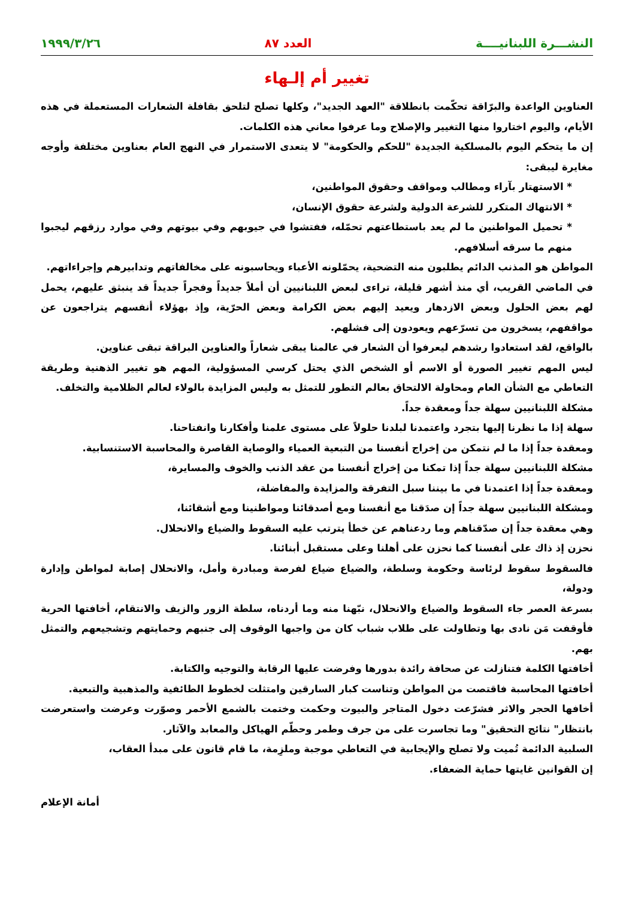النشـــرة اللبنانيــــة العدد ٨٧ ١٩٩٩/٣/٢٦
تغيير أم إلـهاء
العناوين الواعدة والبرّاقة تحكّمت بانطلاقة "العهد الجديد"، وكلها تصلح لتلحق بقافلة الشعارات المستعملة في هذه الأيام، واليوم اختاروا منها التغيير والإصلاح وما عرفوا معاني هذه الكلمات.
إن ما يتحكم اليوم بالمسلكية الجديدة "للحكم والحكومة" لا يتعدى الاستمرار في النهج العام بعناوين مختلفة وأوجه مغايرة ليبقى:
* الاستهتار بآراء ومطالب ومواقف وحقوق المواطنين،
* الانتهاك المتكرر للشرعة الدولية ولشرعة حقوق الإنسان،
* تحميل المواطنين ما لم يعد باستطاعتهم تحمّله، ففتشوا في جيوبهم وفي بيوتهم وفي موارد رزقهم ليجبوا منهم ما سرقه أسلافهم.
المواطن هو المذنب الدائم يطلبون منه التضحية، يحمّلونه الأعباء ويحاسبونه على مخالفاتهم وتدابيرهم وإجراءاتهم.
في الماضي القريب، أي منذ أشهر قليلة، تراءى لبعض اللبنانيين أن أملاً جديداً وفجراً جديداً قد ينبثق عليهم، يحمل لهم بعض الحلول وبعض الازدهار ويعيد إليهم بعض الكرامة وبعض الحرّية، وإذ بهؤلاء أنفسهم يتراجعون عن مواقفهم، يسخرون من تسرّعهم ويعودون إلى فشلهم.
بالواقع، لقد استعادوا رشدهم ليعرفوا أن الشعار في عالمنا يبقى شعاراً والعناوين البراقة تبقى عناوين.
ليس المهم تغيير الصورة أو الاسم أو الشخص الذي يحتل كرسي المسؤولية، المهم هو تغيير الذهنية وطريقة التعاطي مع الشأن العام ومحاولة الالتحاق بعالم التطور للتمثل به وليس المزايدة بالولاء لعالم الظلامية والتخلف.
مشكلة اللبنانيين سهلة جداً ومعقدة جداً.
سهلة إذا ما نظرنا إليها بتجرد واعتمدنا لبلدنا حلولاً على مستوى علمنا وأفكارنا وانفتاحنا.
ومعقدة جداً إذا ما لم نتمكن من إخراج أنفسنا من التبعية العمياء والوصاية القاصرة والمحاسبة الاستنسابية.
مشكلة اللبنانيين سهلة جداً إذا تمكنا من إخراج أنفسنا من عقد الذنب والخوف والمسايرة،
ومعقدة جداً إذا اعتمدنا في ما بيننا سبل التفرقة والمزايدة والمفاضلة،
ومشكلة اللبنانيين سهلة جداً إن صدَقنا مع أنفسنا ومع أصدقائنا ومواطنينا ومع أشقائنا،
وهي معقدة جداً إن صدّقناهم وما ردعناهم عن خطأ يترتب عليه السقوط والضياع والانحلال.
نحزن إذ ذاك على أنفسنا كما نحزن على أهلنا وعلى مستقبل أبنائنا.
فالسقوط سقوط لرئاسة وحكومة وسلطة، والضياع ضياع لفرصة ومبادرة وأمل، والانحلال إصابة لمواطن وإدارة ودولة،
بسرعة العصر جاء السقوط والضياع والانحلال، نبّهنا منه وما أردناه، سلطة الزور والزيف والانتقام، أخافتها الحرية فأوقفت مَن نادى بها وتطاولت على طلاب شباب كان من واجبها الوقوف إلى جنبهم وحمايتهم وتشجيعهم والتمثل بهم.
أخافتها الكلمة فتنازلت عن صحافة رائدة بدورها وفرضت عليها الرقابة والتوجيه والكتابة.
أخافتها المحاسبة فاقتصت من المواطن وتناست كبار السارقين وامتثلت لخطوط الطائفية والمذهبية والتبعية.
أخافها الحجر والاثر فشرّعت دخول المتاجر والبيوت وحكمت وختمت بالشمع الأحمر وصوّرت وعرضت واستعرضت بانتظار" نتائج التحقيق" وما تجاسرت على من جرف وطمر وحطّم الهياكل والمعابد والآثار.
السلبية الدائمة تُميت ولا تصلح والإيجابية في التعاطي موجبة وملزِمة، ما قام قانون على مبدأ العقاب،
إن القوانين غايتها حماية الضعفاء.
أمانة الإعلام